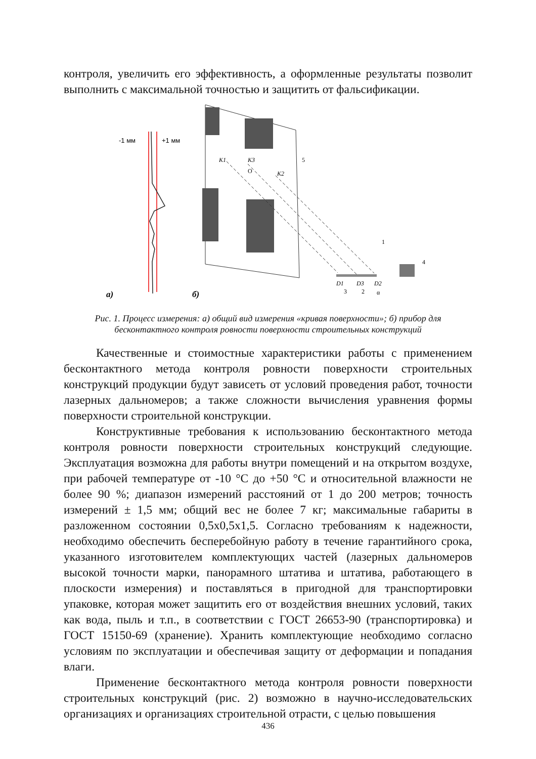контроля, увеличить его эффективность, а оформленные результаты позволит выполнить с максимальной точностью и защитить от фальсификации.
-1 мм
+1 мм
K1
K3
K2
O
5
1
4
D1
D3
D2
3
2
α
а)
б)
Рис. 1. Процесс измерения: а) общий вид измерения «кривая поверхности»; б) прибор для бесконтактного контроля ровности поверхности строительных конструкций
Качественные и стоимостные характеристики работы с применением бесконтактного метода контроля ровности поверхности строительных конструкций продукции будут зависеть от условий проведения работ, точности лазерных дальномеров; а также сложности вычисления уравнения формы поверхности строительной конструкции.
Конструктивные требования к использованию бесконтактного метода контроля ровности поверхности строительных конструкций следующие. Эксплуатация возможна для работы внутри помещений и на открытом воздухе, при рабочей температуре от -10 °С до +50 °С и относительной влажности не более 90 %; диапазон измерений расстояний от 1 до 200 метров; точность измерений ± 1,5 мм; общий вес не более 7 кг; максимальные габариты в разложенном состоянии 0,5х0,5х1,5. Согласно требованиям к надежности, необходимо обеспечить бесперебойную работу в течение гарантийного срока, указанного изготовителем комплектующих частей (лазерных дальномеров высокой точности марки, панорамного штатива и штатива, работающего в плоскости измерения) и поставляться в пригодной для транспортировки упаковке, которая может защитить его от воздействия внешних условий, таких как вода, пыль и т.п., в соответствии с ГОСТ 26653-90 (транспортировка) и ГОСТ 15150-69 (хранение). Хранить комплектующие необходимо согласно условиям по эксплуатации и обеспечивая защиту от деформации и попадания влаги.
Применение бесконтактного метода контроля ровности поверхности строительных конструкций (рис. 2) возможно в научно-исследовательских организациях и организациях строительной отрасти, с целью повышения
436